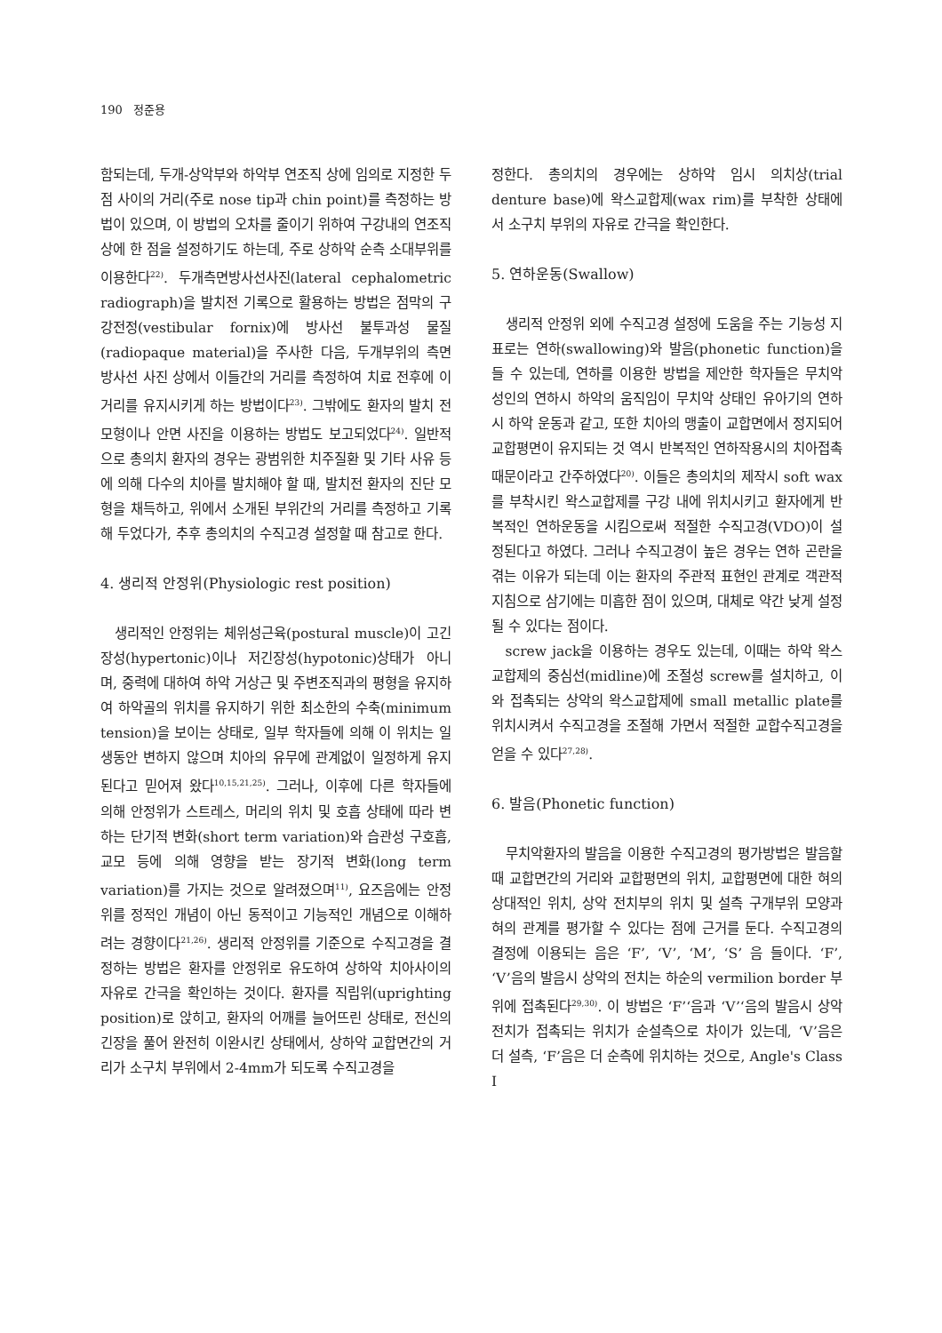190 정준용
함되는데, 두개-상악부와 하악부 연조직 상에 임의로 지정한 두 점 사이의 거리(주로 nose tip과 chin point)를 측정하는 방법이 있으며, 이 방법의 오차를 줄이기 위하여 구강내의 연조직 상에 한 점을 설정하기도 하는데, 주로 상하악 순측 소대부위를 이용한다<sup>22)</sup>. 두개측면방사선사진(lateral cephalometric radiograph)을 발치전 기록으로 활용하는 방법은 점막의 구강전정(vestibular fornix)에 방사선 불투과성 물질(radiopaque material)을 주사한 다음, 두개부위의 측면 방사선 사진 상에서 이들간의 거리를 측정하여 치료 전후에 이 거리를 유지시키게 하는 방법이다<sup>23)</sup>. 그밖에도 환자의 발치 전 모형이나 안면 사진을 이용하는 방법도 보고되었다<sup>24)</sup>. 일반적으로 총의치 환자의 경우는 광범위한 치주질환 및 기타 사유 등에 의해 다수의 치아를 발치해야 할 때, 발치전 환자의 진단 모형을 채득하고, 위에서 소개된 부위간의 거리를 측정하고 기록해 두었다가, 추후 총의치의 수직고경 설정할 때 참고로 한다.
4. 생리적 안정위(Physiologic rest position)
생리적인 안정위는 체위성근육(postural muscle)이 고긴장성(hypertonic)이나 저긴장성(hypotonic)상태가 아니며, 중력에 대하여 하악 거상근 및 주변조직과의 평형을 유지하여 하악골의 위치를 유지하기 위한 최소한의 수축(minimum tension)을 보이는 상태로, 일부 학자들에 의해 이 위치는 일생동안 변하지 않으며 치아의 유무에 관계없이 일정하게 유지된다고 믿어져 왔다<sup>10,15,21,25)</sup>. 그러나, 이후에 다른 학자들에 의해 안정위가 스트레스, 머리의 위치 및 호흡 상태에 따라 변하는 단기적 변화(short term variation)와 습관성 구호흡, 교모 등에 의해 영향을 받는 장기적 변화(long term variation)를 가지는 것으로 알려졌으며<sup>11)</sup>, 요즈음에는 안정위를 정적인 개념이 아닌 동적이고 기능적인 개념으로 이해하려는 경향이다<sup>21,26)</sup>. 생리적 안정위를 기준으로 수직고경을 결정하는 방법은 환자를 안정위로 유도하여 상하악 치아사이의 자유로 간극을 확인하는 것이다. 환자를 직립위(uprighting position)로 앉히고, 환자의 어깨를 늘어뜨린 상태로, 전신의 긴장을 풀어 완전히 이완시킨 상태에서, 상하악 교합면간의 거리가 소구치 부위에서 2-4mm가 되도록 수직고경을
정한다. 총의치의 경우에는 상하악 임시 의치상(trial denture base)에 왁스교합제(wax rim)를 부착한 상태에서 소구치 부위의 자유로 간극을 확인한다.
5. 연하운동(Swallow)
생리적 안정위 외에 수직고경 설정에 도움을 주는 기능성 지표로는 연하(swallowing)와 발음(phonetic function)을 들 수 있는데, 연하를 이용한 방법을 제안한 학자들은 무치악 성인의 연하시 하악의 움직임이 무치악 상태인 유아기의 연하시 하악 운동과 같고, 또한 치아의 맹출이 교합면에서 정지되어 교합평면이 유지되는 것 역시 반복적인 연하작용시의 치아접촉 때문이라고 간주하였다<sup>20)</sup>. 이들은 총의치의 제작시 soft wax를 부착시킨 왁스교합제를 구강 내에 위치시키고 환자에게 반복적인 연하운동을 시킴으로써 적절한 수직고경(VDO)이 설정된다고 하였다. 그러나 수직고경이 높은 경우는 연하 곤란을 겪는 이유가 되는데 이는 환자의 주관적 표현인 관계로 객관적 지침으로 삼기에는 미흡한 점이 있으며, 대체로 약간 낮게 설정될 수 있다는 점이다.
screw jack을 이용하는 경우도 있는데, 이때는 하악 왁스교합제의 중심선(midline)에 조절성 screw를 설치하고, 이와 접촉되는 상악의 왁스교합제에 small metallic plate를 위치시켜서 수직고경을 조절해 가면서 적절한 교합수직고경을 얻을 수 있다<sup>27,28)</sup>.
6. 발음(Phonetic function)
무치악환자의 발음을 이용한 수직고경의 평가방법은 발음할 때 교합면간의 거리와 교합평면의 위치, 교합평면에 대한 혀의 상대적인 위치, 상악 전치부의 위치 및 설측 구개부위 모양과 혀의 관계를 평가할 수 있다는 점에 근거를 둔다. 수직고경의 결정에 이용되는 음은 ‘F’, ‘V’, ‘M’, ‘S’ 음 들이다. ‘F’, ‘V’음의 발음시 상악의 전치는 하순의 vermilion border 부위에 접촉된다<sup>29,30)</sup>. 이 방법은 ‘F’‘음과 ‘V’‘음의 발음시 상악 전치가 접촉되는 위치가 순설측으로 차이가 있는데, ‘V’음은 더 설측, ‘F’음은 더 순측에 위치하는 것으로, Angle's Class I